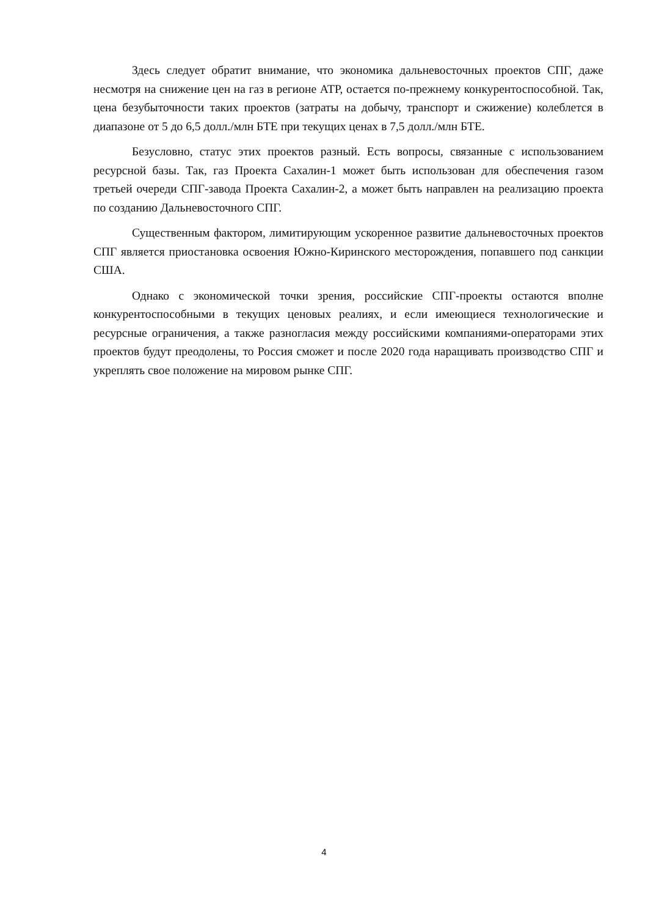Здесь следует обратит внимание, что экономика дальневосточных проектов СПГ, даже несмотря на снижение цен на газ в регионе АТР, остается по-прежнему конкурентоспособной. Так, цена безубыточности таких проектов (затраты на добычу, транспорт и сжижение) колеблется в диапазоне от 5 до 6,5 долл./млн БТЕ при текущих ценах в 7,5 долл./млн БТЕ.
Безусловно, статус этих проектов разный. Есть вопросы, связанные с использованием ресурсной базы. Так, газ Проекта Сахалин-1 может быть использован для обеспечения газом третьей очереди СПГ-завода Проекта Сахалин-2, а может быть направлен на реализацию проекта по созданию Дальневосточного СПГ.
Существенным фактором, лимитирующим ускоренное развитие дальневосточных проектов СПГ является приостановка освоения Южно-Киринского месторождения, попавшего под санкции США.
Однако с экономической точки зрения, российские СПГ-проекты остаются вполне конкурентоспособными в текущих ценовых реалиях, и если имеющиеся технологические и ресурсные ограничения, а также разногласия между российскими компаниями-операторами этих проектов будут преодолены, то Россия сможет и после 2020 года наращивать производство СПГ и укреплять свое положение на мировом рынке СПГ.
4